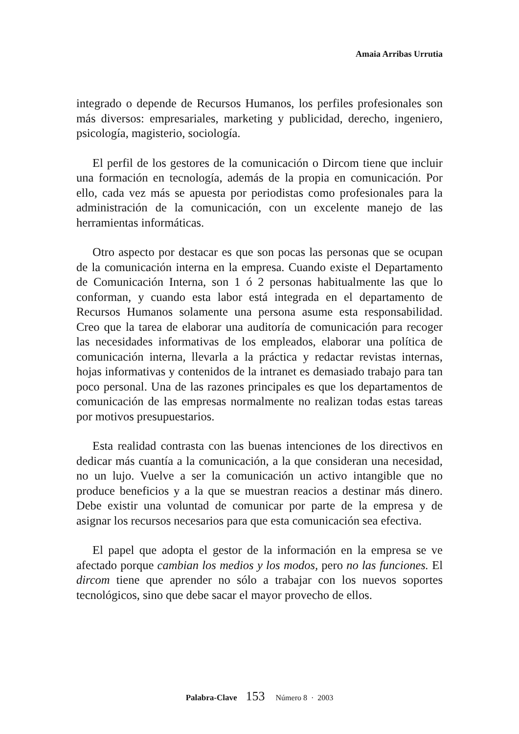Amaia Arribas Urrutia
integrado o depende de Recursos Humanos, los perfiles profesionales son más diversos: empresariales, marketing y publicidad, derecho, ingeniero, psicología, magisterio, sociología.
El perfil de los gestores de la comunicación o Dircom tiene que incluir una formación en tecnología, además de la propia en comunicación. Por ello, cada vez más se apuesta por periodistas como profesionales para la administración de la comunicación, con un excelente manejo de las herramientas informáticas.
Otro aspecto por destacar es que son pocas las personas que se ocupan de la comunicación interna en la empresa. Cuando existe el Departamento de Comunicación Interna, son 1 ó 2 personas habitualmente las que lo conforman, y cuando esta labor está integrada en el departamento de Recursos Humanos solamente una persona asume esta responsabilidad. Creo que la tarea de elaborar una auditoría de comunicación para recoger las necesidades informativas de los empleados, elaborar una política de comunicación interna, llevarla a la práctica y redactar revistas internas, hojas informativas y contenidos de la intranet es demasiado trabajo para tan poco personal. Una de las razones principales es que los departamentos de comunicación de las empresas normalmente no realizan todas estas tareas por motivos presupuestarios.
Esta realidad contrasta con las buenas intenciones de los directivos en dedicar más cuantía a la comunicación, a la que consideran una necesidad, no un lujo. Vuelve a ser la comunicación un activo intangible que no produce beneficios y a la que se muestran reacios a destinar más dinero. Debe existir una voluntad de comunicar por parte de la empresa y de asignar los recursos necesarios para que esta comunicación sea efectiva.
El papel que adopta el gestor de la información en la empresa se ve afectado porque cambian los medios y los modos, pero no las funciones. El dircom tiene que aprender no sólo a trabajar con los nuevos soportes tecnológicos, sino que debe sacar el mayor provecho de ellos.
Palabra-Clave 153 Número 8 · 2003